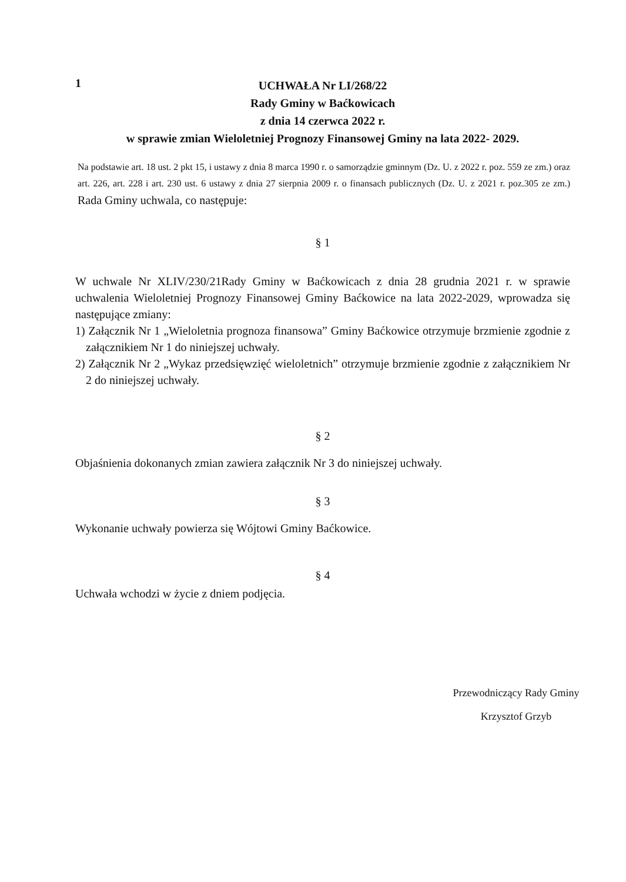1
UCHWAŁA Nr LI/268/22
Rady Gminy w Baćkowicach
z dnia 14 czerwca 2022 r.
w sprawie zmian Wieloletniej Prognozy Finansowej Gminy na lata 2022- 2029.
Na podstawie art. 18 ust. 2 pkt 15, i ustawy z dnia 8 marca 1990 r. o samorządzie gminnym (Dz. U. z 2022 r. poz. 559 ze zm.) oraz art. 226, art. 228 i art. 230 ust. 6 ustawy z dnia 27 sierpnia 2009 r. o finansach publicznych (Dz. U. z 2021 r. poz.305 ze zm.) Rada Gminy uchwala, co następuje:
§ 1
W uchwale Nr XLIV/230/21Rady Gminy w Baćkowicach z dnia 28 grudnia 2021 r. w sprawie uchwalenia Wieloletniej Prognozy Finansowej Gminy Baćkowice na lata 2022-2029, wprowadza się następujące zmiany:
1) Załącznik Nr 1 „Wieloletnia prognoza finansowa” Gminy Baćkowice otrzymuje brzmienie zgodnie z załącznikiem Nr 1 do niniejszej uchwały.
2) Załącznik Nr 2 „Wykaz przedsięwzięć wieloletnich” otrzymuje brzmienie zgodnie z załącznikiem Nr 2 do niniejszej uchwały.
§ 2
Objaśnienia dokonanych zmian zawiera załącznik Nr 3 do niniejszej uchwały.
§ 3
Wykonanie uchwały powierza się Wójtowi Gminy Baćkowice.
§ 4
Uchwała wchodzi w życie z dniem podjęcia.
Przewodniczący Rady Gminy
Krzysztof Grzyb